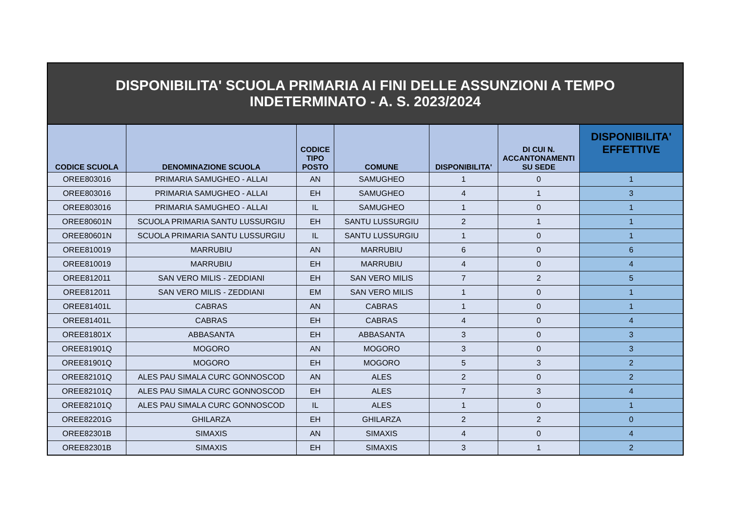| DISPONIBILITA' SCUOLA PRIMARIA AI FINI DELLE ASSUNZIONI A TEMPO INDETERMINATO - A. S. 2023/2024 | | | | | | |
| CODICE SCUOLA | DENOMINAZIONE SCUOLA | CODICE TIPO POSTO | COMUNE | DISPONIBILITA' | DI CUI N. ACCANTONAMENTI SU SEDE | DISPONIBILITA' EFFETTIVE |
| OREE803016 | PRIMARIA SAMUGHEO - ALLAI | AN | SAMUGHEO | 1 | 0 | 1 |
| OREE803016 | PRIMARIA SAMUGHEO - ALLAI | EH | SAMUGHEO | 4 | 1 | 3 |
| OREE803016 | PRIMARIA SAMUGHEO - ALLAI | IL | SAMUGHEO | 1 | 0 | 1 |
| OREE80601N | SCUOLA PRIMARIA SANTU LUSSURGIU | EH | SANTU LUSSURGIU | 2 | 1 | 1 |
| OREE80601N | SCUOLA PRIMARIA SANTU LUSSURGIU | IL | SANTU LUSSURGIU | 1 | 0 | 1 |
| OREE810019 | MARRUBIU | AN | MARRUBIU | 6 | 0 | 6 |
| OREE810019 | MARRUBIU | EH | MARRUBIU | 4 | 0 | 4 |
| OREE812011 | SAN VERO MILIS - ZEDDIANI | EH | SAN VERO MILIS | 7 | 2 | 5 |
| OREE812011 | SAN VERO MILIS - ZEDDIANI | EM | SAN VERO MILIS | 1 | 0 | 1 |
| OREE81401L | CABRAS | AN | CABRAS | 1 | 0 | 1 |
| OREE81401L | CABRAS | EH | CABRAS | 4 | 0 | 4 |
| OREE81801X | ABBASANTA | EH | ABBASANTA | 3 | 0 | 3 |
| OREE81901Q | MOGORO | AN | MOGORO | 3 | 0 | 3 |
| OREE81901Q | MOGORO | EH | MOGORO | 5 | 3 | 2 |
| OREE82101Q | ALES PAU SIMALA CURC GONNOSCOD | AN | ALES | 2 | 0 | 2 |
| OREE82101Q | ALES PAU SIMALA CURC GONNOSCOD | EH | ALES | 7 | 3 | 4 |
| OREE82101Q | ALES PAU SIMALA CURC GONNOSCOD | IL | ALES | 1 | 0 | 1 |
| OREE82201G | GHILARZA | EH | GHILARZA | 2 | 2 | 0 |
| OREE82301B | SIMAXIS | AN | SIMAXIS | 4 | 0 | 4 |
| OREE82301B | SIMAXIS | EH | SIMAXIS | 3 | 1 | 2 |